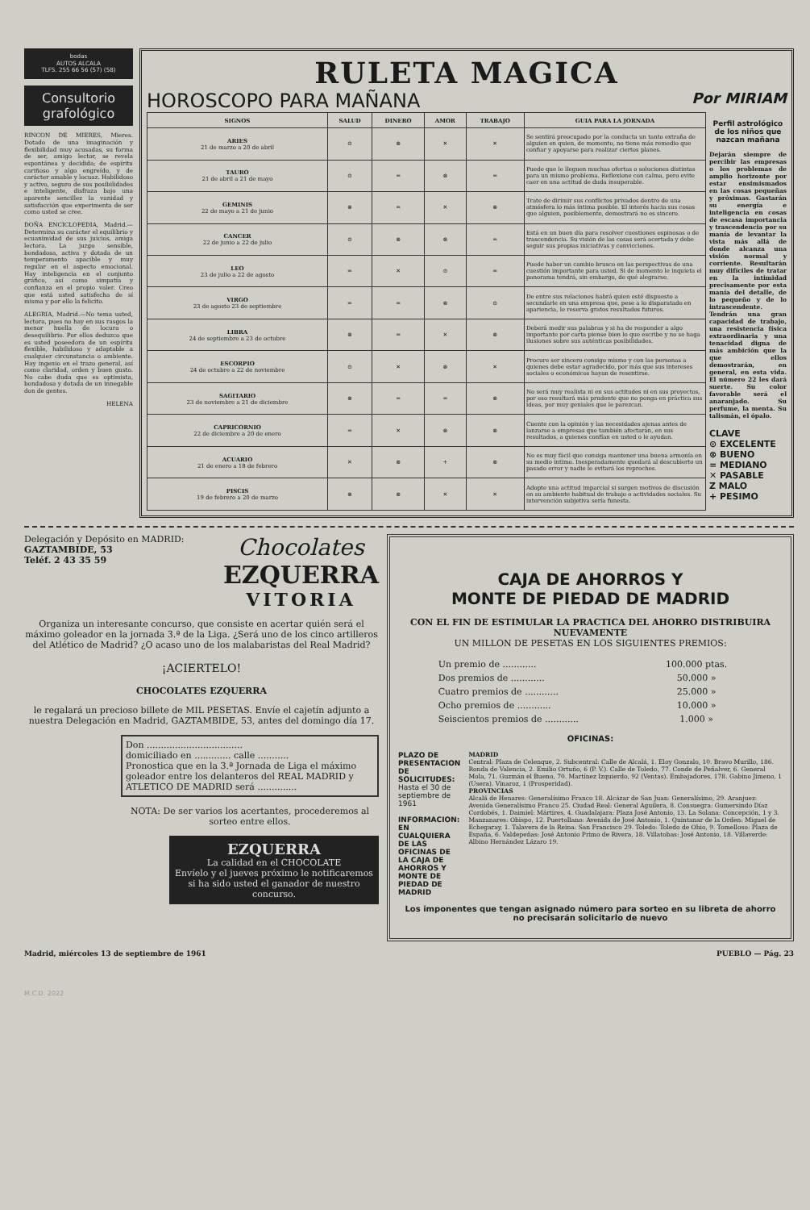bodas
AUTOS ALCALA
TLFS. 255 66 56 (57) (58)
Consultorio
grafológico
RINCON DE MIERES, Mieres. Dotado de una imaginación y flexibilidad muy acusadas, su forma de ser, amigo lector, se revela espontánea y decidida; de espíritu cariñoso y algo engreído, y de carácter amable y locuaz. Habilidoso y activo, seguro de sus posibilidades e inteligente, disfraza bajo una aparente sencillez la vanidad y satisfacción que experimenta de ser como usted se cree.
DOÑA ENCICLOPEDIA, Madrid.—Determina su carácter el equilibrio y ecuanimidad de sus juicios, amiga lectora. La juzgo sensible, bondadosa, activa y dotada de un temperamento apacible y muy regular en el aspecto emocional. Hay inteligencia en el conjunto gráfico, así como simpatía y confianza en el propio valer. Creo que está usted satisfecha de sí misma y por ello la felicito.
ALEGRIA, Madrid.—No tema usted, lectora, pues no hay en sus rasgos la menor huella de locura o desequilibrio. Por ellos deduzco que es usted poseedora de un espíritu flexible, habilidoso y adaptable a cualquier circunstancia o ambiente. Hay ingenio en el trazo general, así como claridad, orden y buen gusto. No cabe duda que es optimista, bondadosa y dotada de un innegable don de gentes.
HELENA
RULETA MAGICA
HOROSCOPO PARA MAÑANA Por MIRIAM
| SIGNOS | SALUD | DINERO | AMOR | TRABAJO | GUIA PARA LA JORNADA |
| --- | --- | --- | --- | --- | --- |
| ARIES 21 de marzo a 20 de abril | ⊙ | ⊗ | ✕ | ✕ | Se sentirá preocupado por la conducta un tanto extraña de alguien en quien, de momento, no tiene más remedio que confiar y apoyarse para realizar ciertos planes. |
| TAURO 21 de abril a 21 de mayo | ⊙ | = | ⊗ | = | Puede que le lleguen muchas ofertas o soluciones distintas para un mismo problema. Reflexione con calma, pero evite caer en una actitud de duda insuperable. |
| GEMINIS 22 de mayo a 21 de junio | ⊗ | = | ✕ | ⊗ | Trate de dirimir sus conflictos privados dentro de una atmósfera lo más íntima posible. El interés hacia sus cosas que alguien, posiblemente, demostrará no es sincero. |
| CANCER 22 de junio a 22 de julio | ⊙ | ⊗ | ⊗ | = | Está en un buen día para resolver cuestiones espinosas o de trascendencia. Su visión de las cosas será acertada y debe seguir sus propias iniciativas y convicciones. |
| LEO 23 de julio a 22 de agosto | = | ✕ | ⊙ | = | Puede haber un cambio brusco en las perspectivas de una cuestión importante para usted. Si de momento le inquieta el panorama tendrá, sin embargo, de qué alegrarse. |
| VIRGO 23 de agosto 23 de septiembre | = | = | ⊗ | ⊙ | De entre sus relaciones habrá quien esté dispuesto a secundarle en una empresa que, pese a lo disparatado en apariencia, le reserva gratos resultados futuros. |
| LIBRA 24 de septiembre a 23 de octubre | ⊗ | = | ✕ | ⊗ | Deberá medir sus palabras y si ha de responder a algo importante por carta piense bien lo que escribe y no se haga ilusiones sobre sus auténticas posibilidades. |
| ESCORPIO 24 de octubre a 22 de noviembre | ⊙ | ✕ | ⊗ | ✕ | Procure ser sincero consigo mismo y con las personas a quienes debe estar agradecido, por más que sus intereses sociales o económicos hayan de resentirse. |
| SAGITARIO 23 de noviembre a 21 de diciembre | ⊗ | = | = | ⊗ | No será muy realista ni en sus actitudes ni en sus proyectos, por eso resultará más prudente que no ponga en práctica sus ideas, por muy geniales que le parezcan. |
| CAPRICORNIO 22 de diciembre a 20 de enero | = | ✕ | ⊗ | ⊗ | Cuente con la opinión y las necesidades ajenas antes de lanzarse a empresas que también afectarán, en sus resultados, a quienes confían en usted o le ayudan. |
| ACUARIO 21 de enero a 18 de febrero | ✕ | ⊗ | + | ⊗ | No es muy fácil que consiga mantener una buena armonía en su medio íntimo. Inesperadamente quedará al descubierto un pasado error y nadie le evitará los reproches. |
| PISCIS 19 de febrero a 20 de marzo | ⊗ | ⊗ | ✕ | ✕ | Adopte una actitud imparcial si surgen motivos de discusión en su ambiente habitual de trabajo o actividades sociales. Su intervención subjetiva sería funesta. |
Perfil astrológico de los niños que nazcan mañana
Dejarán siempre de percibir las empresas o los problemas de amplio horizonte por estar ensimismados en las cosas pequeñas y próximas. Gastarán su energía e inteligencia en cosas de escasa importancia y trascendencia por su manía de levantar la vista más allá de donde alcanza una visión normal y corriente. Resultarán muy difíciles de tratar en la intimidad precisamente por esta manía del detalle, de lo pequeño y de lo intrascendente. Tendrán una gran capacidad de trabajo, una resistencia física extraordinaria y una tenacidad digna de más ambición que la que ellos demostrarán, en general, en esta vida. El número 22 les dará suerte. Su color favorable será el anaranjado. Su perfume, la menta. Su talismán, el ópalo.
CLAVE
⊙ EXCELENTE
⊗ BUENO
= MEDIANO
✕ PASABLE
Z MALO
+ PESIMO
Delegación y Depósito en MADRID:
GAZTAMBIDE, 53
Teléf. 2 43 35 59
Chocolates
EZQUERRA
VITORIA
Organiza un interesante concurso, que consiste en acertar quién será el máximo goleador en la jornada 3.ª de la Liga. ¿Será uno de los cinco artilleros del Atlético de Madrid? ¿O acaso uno de los malabaristas del Real Madrid?
¡ACIERTELO!
CHOCOLATES EZQUERRA
le regalará un precioso billete de MIL PESETAS. Envíe el cajetín adjunto a nuestra Delegación en Madrid, GAZTAMBIDE, 53, antes del domingo día 17.
Don ..................................
domiciliado en ............. calle ...........
Pronostica que en la 3.ª Jornada de Liga el máximo goleador entre los delanteros del REAL MADRID y ATLETICO DE MADRID será ..............
NOTA: De ser varios los acertantes, procederemos al sorteo entre ellos.
EZQUERRA
La calidad en el CHOCOLATE
Envíelo y el jueves próximo le notificaremos si ha sido usted el ganador de nuestro concurso.
CAJA DE AHORROS Y
MONTE DE PIEDAD DE MADRID
CON EL FIN DE ESTIMULAR LA PRACTICA DEL AHORRO DISTRIBUIRA NUEVAMENTE
UN MILLON DE PESETAS EN LOS SIGUIENTES PREMIOS:
| Un premio de ............ | 100.000 ptas. |
| Dos premios de ............ | 50.000 » |
| Cuatro premios de ............ | 25.000 » |
| Ocho premios de ............ | 10.000 » |
| Seiscientos premios de ............ | 1.000 » |
OFICINAS:
PLAZO DE PRESENTACION DE SOLICITUDES:
Hasta el 30 de septiembre de 1961
INFORMACION: EN CUALQUIERA DE LAS OFICINAS DE LA CAJA DE AHORROS Y MONTE DE PIEDAD DE MADRID
MADRID
Central: Plaza de Celenque, 2. Subcentral: Calle de Alcalá, 1. Eloy Gonzalo, 10. Bravo Murillo, 186. Ronda de Valencia, 2. Emilio Ortuño, 6 (P. V.). Calle de Toledo, 77. Conde de Peñalver, 6. General Mola, 71. Guzmán el Bueno, 70. Martínez Izquierdo, 92 (Ventas). Embajadores, 178. Gabino Jimeno, 1 (Usera). Vinaroz, 1 (Prosperidad).
PROVINCIAS
Alcalá de Henares: Generalísimo Franco 18. Alcázar de San Juan: Generalísimo, 29. Aranjuez: Avenida Generalísimo Franco 25. Ciudad Real: General Aguilera, 8. Consuegra: Gumersindo Díaz Cordobés, 1. Daimiel: Mártires, 4. Guadalajara: Plaza José Antonio, 13. La Solana: Concepción, 1 y 3. Manzanares: Obispo, 12. Puertollano: Avenida de José Antonio, 1. Quintanar de la Orden: Miguel de Echegaray, 1. Talavera de la Reina: San Francisco 29. Toledo: Toledo de Ohio, 9. Tomelloso: Plaza de España, 6. Valdepeñas: José Antonio Primo de Rivera, 18. Villatobas: José Antonio, 18. Villaverde: Albino Hernández Lázaro 19.
Los imponentes que tengan asignado número para sorteo en su libreta de ahorro no precisarán solicitarlo de nuevo
Madrid, miércoles 13 de septiembre de 1961 PUEBLO — Pág. 23
M.C.D. 2022